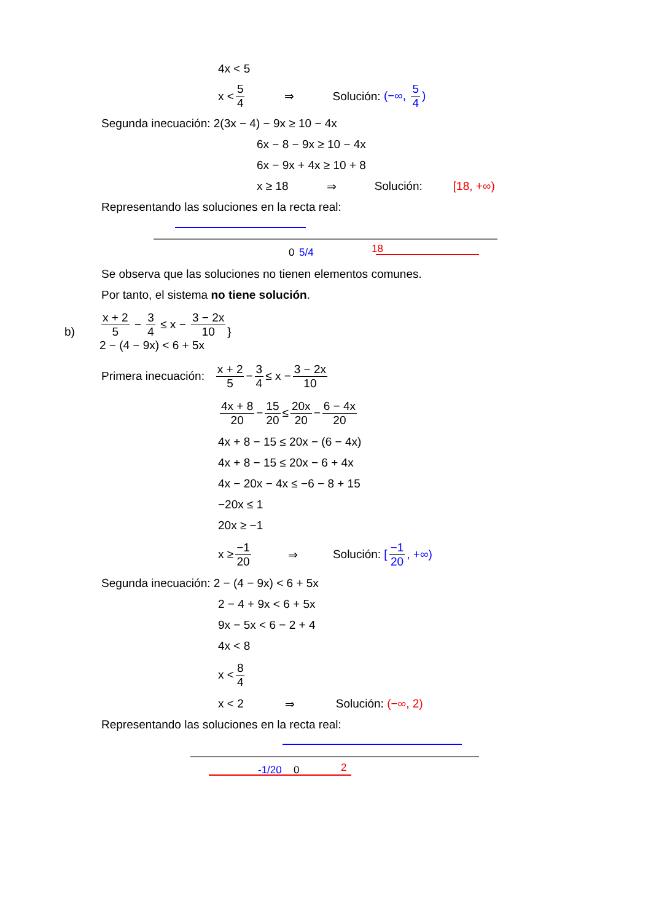4x < 5
x < 5 4 ⇒ Solución: (−∞, 5 4)
Segunda inecuación: 2(3x − 4) − 9x ≥ 10 − 4x
6x − 8 − 9x ≥ 10 − 4x
6x − 9x + 4x ≥ 10 + 8
x ≥ 18 ⇒ Solución: [18, +∞)
Representando las soluciones en la recta real:
0
5/4
18
Se observa que las soluciones no tienen elementos comunes.
Por tanto, el sistema no tiene solución.
b) x + 2 5 − 3 4 ≤ x − 3 − 2x 10
2 − (4 − 9x) < 6 + 5x }
Primera inecuación: x + 2 5 − 3 4 ≤ x − 3 − 2x 10
4x + 8 20 − 15 20 ≤ 20x 20 − 6 − 4x 20
4x + 8 − 15 ≤ 20x − (6 − 4x)
4x + 8 − 15 ≤ 20x − 6 + 4x
4x − 20x − 4x ≤ −6 − 8 + 15
−20x ≤ 1
20x ≥ −1
x ≥ −1 20 ⇒ Solución: [−1 20, +∞)
Segunda inecuación: 2 − (4 − 9x) < 6 + 5x
2 − 4 + 9x < 6 + 5x
9x − 5x < 6 − 2 + 4
4x < 8
x < 8 4
x < 2 ⇒ Solución: (−∞, 2)
Representando las soluciones en la recta real:
-1/20
0
2